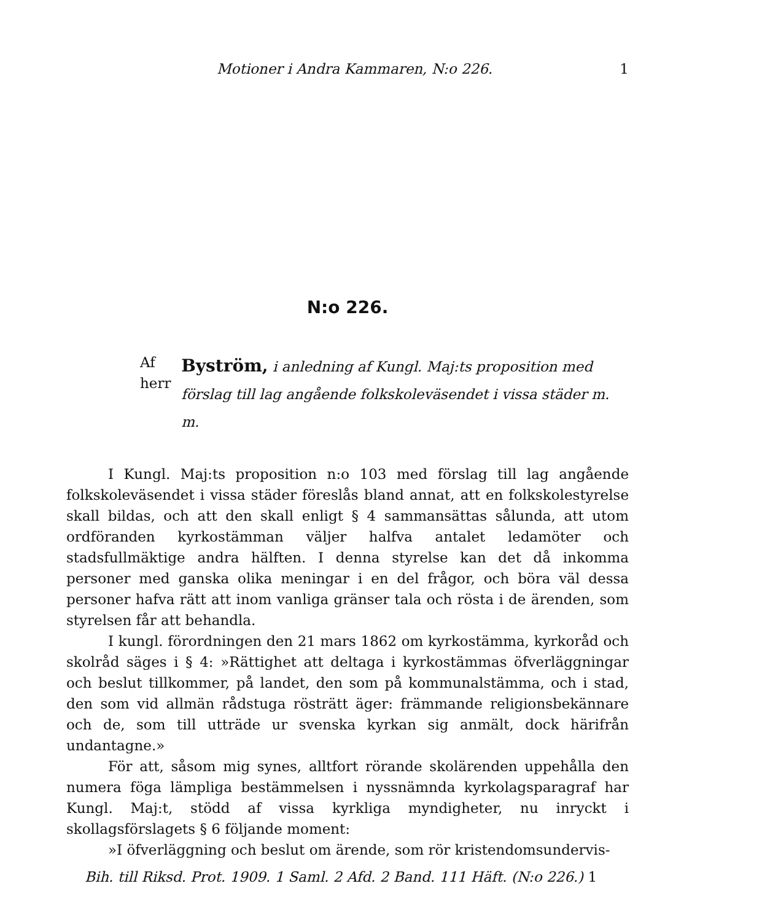Motioner i Andra Kammaren, N:o 226. 1
N:o 226.
Af herr
Byström, i anledning af Kungl. Maj:ts proposition med förslag till lag angående folkskoleväsendet i vissa städer m. m.
I Kungl. Maj:ts proposition n:o 103 med förslag till lag angående folkskoleväsendet i vissa städer föreslås bland annat, att en folkskolestyrelse skall bildas, och att den skall enligt § 4 sammansättas sålunda, att utom ordföranden kyrkostämman väljer halfva antalet ledamöter och stadsfullmäktige andra hälften. I denna styrelse kan det då inkomma personer med ganska olika meningar i en del frågor, och böra väl dessa personer hafva rätt att inom vanliga gränser tala och rösta i de ärenden, som styrelsen får att behandla.
I kungl. förordningen den 21 mars 1862 om kyrkostämma, kyrkoråd och skolråd säges i § 4: »Rättighet att deltaga i kyrkostämmas öfverläggningar och beslut tillkommer, på landet, den som på kommunalstämma, och i stad, den som vid allmän rådstuga rösträtt äger: främmande religionsbekännare och de, som till utträde ur svenska kyrkan sig anmält, dock härifrån undantagne.»
För att, såsom mig synes, alltfort rörande skolärenden uppehålla den numera föga lämpliga bestämmelsen i nyssnämnda kyrkolagsparagraf har Kungl. Maj:t, stödd af vissa kyrkliga myndigheter, nu inryckt i skollagsförslagets § 6 följande moment:
»I öfverläggning och beslut om ärende, som rör kristendomsundervis-
Bih. till Riksd. Prot. 1909. 1 Saml. 2 Afd. 2 Band. 111 Häft. (N:o 226.) 1